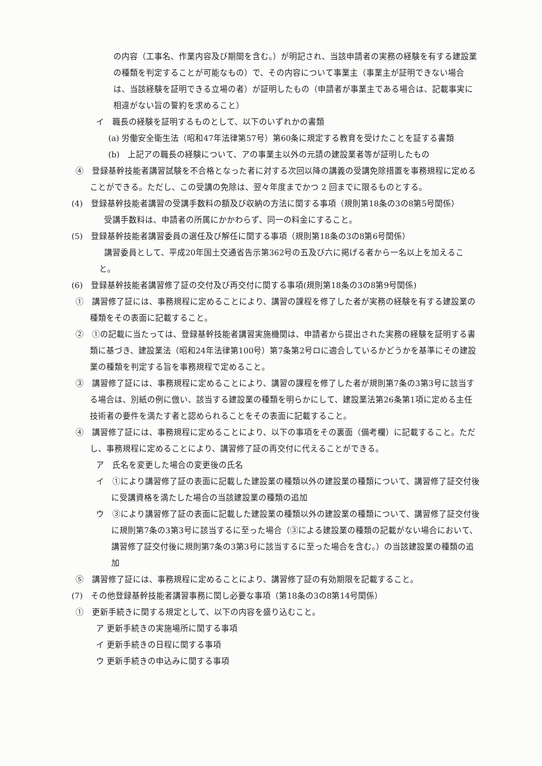の内容（工事名、作業内容及び期間を含む。）が明記され、当該申請者の実務の経験を有する建設業の種類を判定することが可能なもの）で、その内容について事業主（事業主が証明できない場合は、当該経験を証明できる立場の者）が証明したもの（申請者が事業主である場合は、記載事実に相違がない旨の誓約を求めること）
イ　職長の経験を証明するものとして、以下のいずれかの書類
(a) 労働安全衛生法（昭和47年法律第57号）第60条に規定する教育を受けたことを証する書類
(b)　上記アの職長の経験について、アの事業主以外の元請の建設業者等が証明したもの
④　登録基幹技能者講習試験を不合格となった者に対する次回以降の講義の受講免除措置を事務規程に定めることができる。ただし、この受講の免除は、翌々年度までかつ 2 回までに限るものとする。
(4)　登録基幹技能者講習の受講手数料の額及び収納の方法に関する事項（規則第18条の3の8第5号関係）
受講手数料は、申請者の所属にかかわらず、同一の料金にすること。
(5)　登録基幹技能者講習委員の選任及び解任に関する事項（規則第18条の3の8第6号関係）
講習委員として、平成20年国土交通省告示第362号の五及び六に掲げる者から一名以上を加えること。
(6)　登録基幹技能者講習修了証の交付及び再交付に関する事項(規則第18条の3の8第9号関係)
①　講習修了証には、事務規程に定めることにより、講習の課程を修了した者が実務の経験を有する建設業の種類をその表面に記載すること。
②　①の記載に当たっては、登録基幹技能者講習実施機関は、申請者から提出された実務の経験を証明する書類に基づき、建設業法（昭和24年法律第100号）第7条第2号ロに適合しているかどうかを基準にその建設業の種類を判定する旨を事務規程で定めること。
③　講習修了証には、事務規程に定めることにより、講習の課程を修了した者が規則第7条の3第3号に該当する場合は、別紙の例に倣い、該当する建設業の種類を明らかにして、建設業法第26条第1項に定める主任技術者の要件を満たす者と認められることをその表面に記載すること。
④　講習修了証には、事務規程に定めることにより、以下の事項をその裏面（備考欄）に記載すること。ただし、事務規程に定めることにより、講習修了証の再交付に代えることができる。
ア　氏名を変更した場合の変更後の氏名
イ　①により講習修了証の表面に記載した建設業の種類以外の建設業の種類について、講習修了証交付後に受講資格を満たした場合の当該建設業の種類の追加
ウ　③により講習修了証の表面に記載した建設業の種類以外の建設業の種類について、講習修了証交付後に規則第7条の3第3号に該当するに至った場合（③による建設業の種類の記載がない場合において、講習修了証交付後に規則第7条の3第3号に該当するに至った場合を含む。）の当該建設業の種類の追加
⑤　講習修了証には、事務規程に定めることにより、講習修了証の有効期限を記載すること。
(7)　その他登録基幹技能者講習事務に関し必要な事項（第18条の3の8第14号関係）
①　更新手続きに関する規定として、以下の内容を盛り込むこと。
ア 更新手続きの実施場所に関する事項
イ 更新手続きの日程に関する事項
ウ 更新手続きの申込みに関する事項